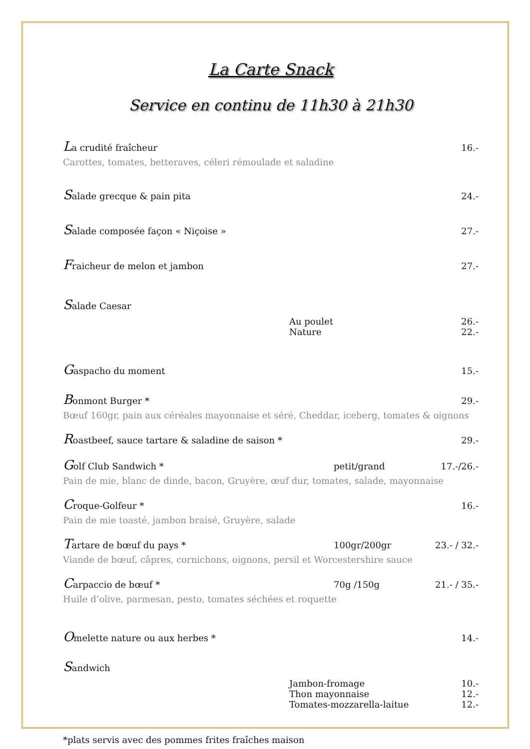La Carte Snack
Service en continu de 11h30 à 21h30
La crudité fraîcheur 16.-
Carottes, tomates, betteraves, céleri rémoulade et saladine
Salade grecque & pain pita 24.-
Salade composée façon « Niçoise »
27.-
Fraicheur de melon et jambon 27.-
Salade Caesar
Au poulet 26.-
Nature 22.-
Gaspacho du moment 15.-
Bonmont Burger * 29.-
Bœuf 160gr, pain aux céréales mayonnaise et séré, Cheddar, iceberg, tomates & oignons
Roastbeef, sauce tartare & saladine de saison *
29.-
Golf Club Sandwich * petit/grand 17.-/26.-
Pain de mie, blanc de dinde, bacon, Gruyère, œuf dur, tomates, salade, mayonnaise
Croque-Golfeur * 16.-
Pain de mie toasté, jambon braisé, Gruyère, salade
Tartare de bœuf du pays * 100gr/200gr 23.- / 32.-
Viande de bœuf, câpres, cornichons, oignons, persil et Worcestershire sauce
Carpaccio de bœuf * 70g /150g 21.- / 35.-
Huile d’olive, parmesan, pesto, tomates séchées et roquette
Omelette nature ou aux herbes *
14.-
Sandwich
Jambon-fromage 10.-
Thon mayonnaise 12.-
Tomates-mozzarella-laitue 12.-
*plats servis avec des pommes frites fraîches maison